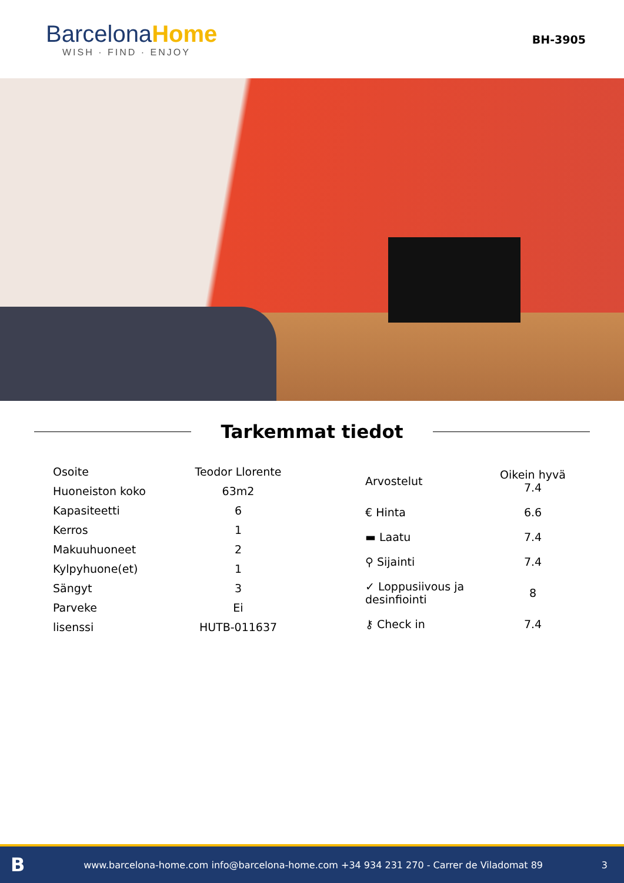Barcelona Home
WISH · FIND · ENJOY
BH-3905
Tarkemmat tiedot
| Osoite | Teodor Llorente |
| Huoneiston koko | 63m2 |
| Kapasiteetti | 6 |
| Kerros | 1 |
| Makuuhuoneet | 2 |
| Kylpyhuone(et) | 1 |
| Sängyt | 3 |
| Parveke | Ei |
| lisenssi | HUTB-011637 |
| Arvostelut | Oikein hyvä 7.4 |
| € Hinta | 6.6 |
| ▬ Laatu | 7.4 |
| ⚲ Sijainti | 7.4 |
| ✓ Loppusiivous ja desinfiointi | 8 |
| ⚷ Check in | 7.4 |
Bwww.barcelona-home.com info@barcelona-home.com +34 934 231 270 - Carrer de Viladomat 89 3